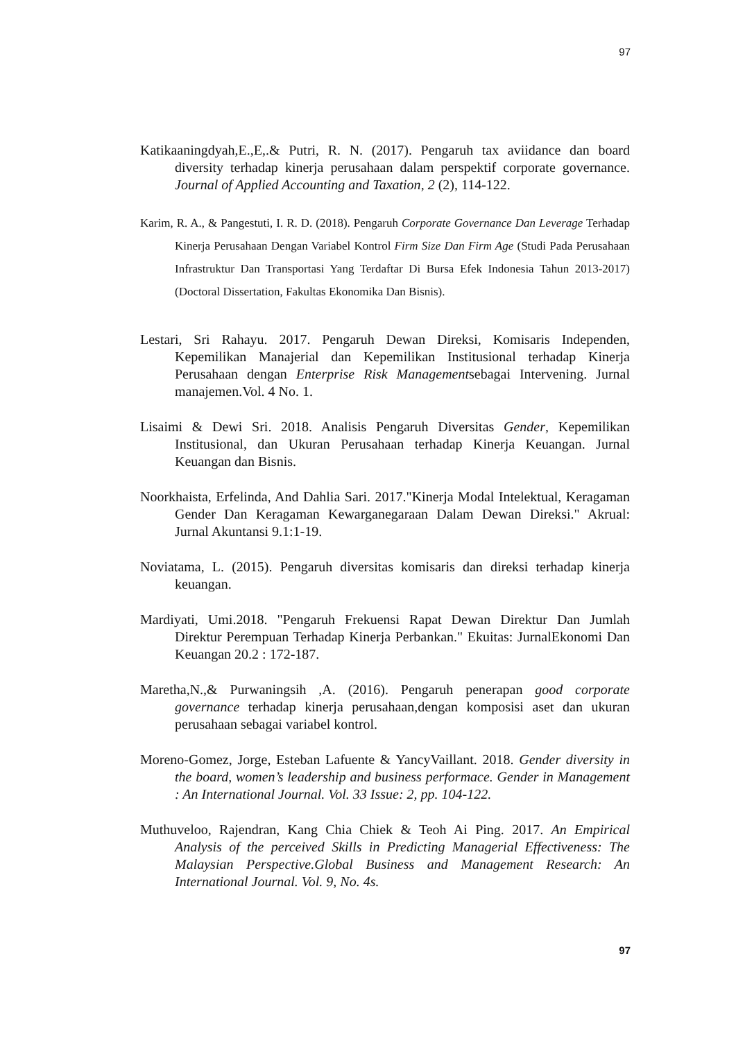97
Katikaaningdyah,E.,E,.& Putri, R. N. (2017). Pengaruh tax aviidance dan board diversity terhadap kinerja perusahaan dalam perspektif corporate governance. Journal of Applied Accounting and Taxation, 2 (2), 114-122.
Karim, R. A., & Pangestuti, I. R. D. (2018). Pengaruh Corporate Governance Dan Leverage Terhadap Kinerja Perusahaan Dengan Variabel Kontrol Firm Size Dan Firm Age (Studi Pada Perusahaan Infrastruktur Dan Transportasi Yang Terdaftar Di Bursa Efek Indonesia Tahun 2013-2017) (Doctoral Dissertation, Fakultas Ekonomika Dan Bisnis).
Lestari, Sri Rahayu. 2017. Pengaruh Dewan Direksi, Komisaris Independen, Kepemilikan Manajerial dan Kepemilikan Institusional terhadap Kinerja Perusahaan dengan Enterprise Risk Managementsebagai Intervening. Jurnal manajemen.Vol. 4 No. 1.
Lisaimi & Dewi Sri. 2018. Analisis Pengaruh Diversitas Gender, Kepemilikan Institusional, dan Ukuran Perusahaan terhadap Kinerja Keuangan. Jurnal Keuangan dan Bisnis.
Noorkhaista, Erfelinda, And Dahlia Sari. 2017."Kinerja Modal Intelektual, Keragaman Gender Dan Keragaman Kewarganegaraan Dalam Dewan Direksi." Akrual: Jurnal Akuntansi 9.1:1-19.
Noviatama, L. (2015). Pengaruh diversitas komisaris dan direksi terhadap kinerja keuangan.
Mardiyati, Umi.2018. "Pengaruh Frekuensi Rapat Dewan Direktur Dan Jumlah Direktur Perempuan Terhadap Kinerja Perbankan." Ekuitas: JurnalEkonomi Dan Keuangan 20.2 : 172-187.
Maretha,N.,& Purwaningsih ,A. (2016). Pengaruh penerapan good corporate governance terhadap kinerja perusahaan,dengan komposisi aset dan ukuran perusahaan sebagai variabel kontrol.
Moreno-Gomez, Jorge, Esteban Lafuente & YancyVaillant. 2018. Gender diversity in the board, women’s leadership and business performace. Gender in Management : An International Journal. Vol. 33 Issue: 2, pp. 104-122.
Muthuveloo, Rajendran, Kang Chia Chiek & Teoh Ai Ping. 2017. An Empirical Analysis of the perceived Skills in Predicting Managerial Effectiveness: The Malaysian Perspective.Global Business and Management Research: An International Journal. Vol. 9, No. 4s.
97